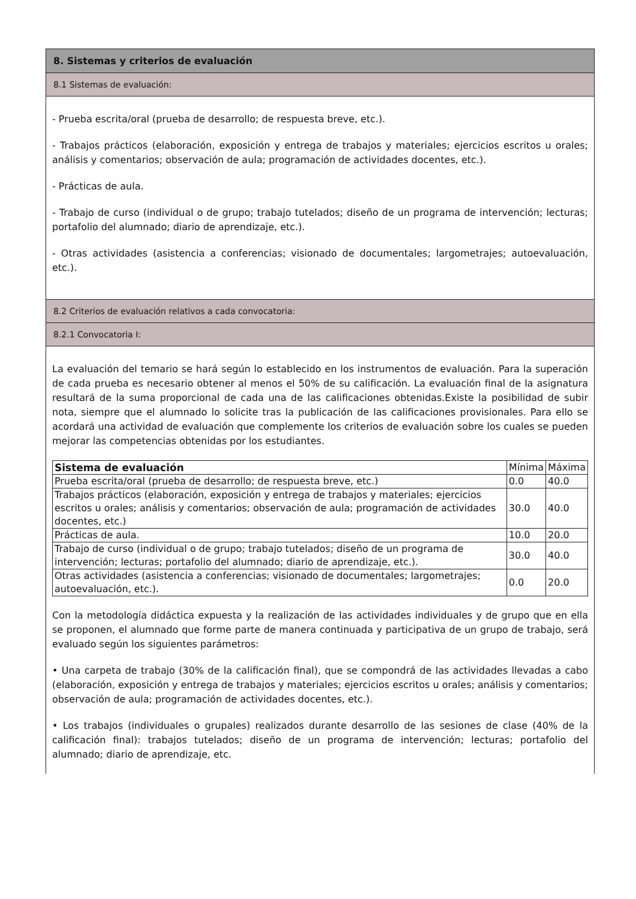8. Sistemas y criterios de evaluación
8.1 Sistemas de evaluación:
- Prueba escrita/oral (prueba de desarrollo; de respuesta breve, etc.).
- Trabajos prácticos (elaboración, exposición y entrega de trabajos y materiales; ejercicios escritos u orales; análisis y comentarios; observación de aula; programación de actividades docentes, etc.).
- Prácticas de aula.
- Trabajo de curso (individual o de grupo; trabajo tutelados; diseño de un programa de intervención; lecturas; portafolio del alumnado; diario de aprendizaje, etc.).
- Otras actividades (asistencia a conferencias; visionado de documentales; largometrajes; autoevaluación, etc.).
8.2 Criterios de evaluación relativos a cada convocatoria:
8.2.1 Convocatoria I:
La evaluación del temario se hará según lo establecido en los instrumentos de evaluación. Para la superación de cada prueba es necesario obtener al menos el 50% de su calificación. La evaluación final de la asignatura resultará de la suma proporcional de cada una de las calificaciones obtenidas.Existe la posibilidad de subir nota, siempre que el alumnado lo solicite tras la publicación de las calificaciones provisionales. Para ello se acordará una actividad de evaluación que complemente los criterios de evaluación sobre los cuales se pueden mejorar las competencias obtenidas por los estudiantes.
| Sistema de evaluación | Mínima | Máxima |
| Prueba escrita/oral (prueba de desarrollo; de respuesta breve, etc.) | 0.0 | 40.0 |
| Trabajos prácticos (elaboración, exposición y entrega de trabajos y materiales; ejercicios escritos u orales; análisis y comentarios; observación de aula; programación de actividades docentes, etc.) | 30.0 | 40.0 |
| Prácticas de aula. | 10.0 | 20.0 |
| Trabajo de curso (individual o de grupo; trabajo tutelados; diseño de un programa de intervención; lecturas; portafolio del alumnado; diario de aprendizaje, etc.). | 30.0 | 40.0 |
| Otras actividades (asistencia a conferencias; visionado de documentales; largometrajes; autoevaluación, etc.). | 0.0 | 20.0 |
Con la metodología didáctica expuesta y la realización de las actividades individuales y de grupo que en ella se proponen, el alumnado que forme parte de manera continuada y participativa de un grupo de trabajo, será evaluado según los siguientes parámetros:
• Una carpeta de trabajo (30% de la calificación final), que se compondrá de las actividades llevadas a cabo (elaboración, exposición y entrega de trabajos y materiales; ejercicios escritos u orales; análisis y comentarios; observación de aula; programación de actividades docentes, etc.).
• Los trabajos (individuales o grupales) realizados durante desarrollo de las sesiones de clase (40% de la calificación final): trabajos tutelados; diseño de un programa de intervención; lecturas; portafolio del alumnado; diario de aprendizaje, etc.